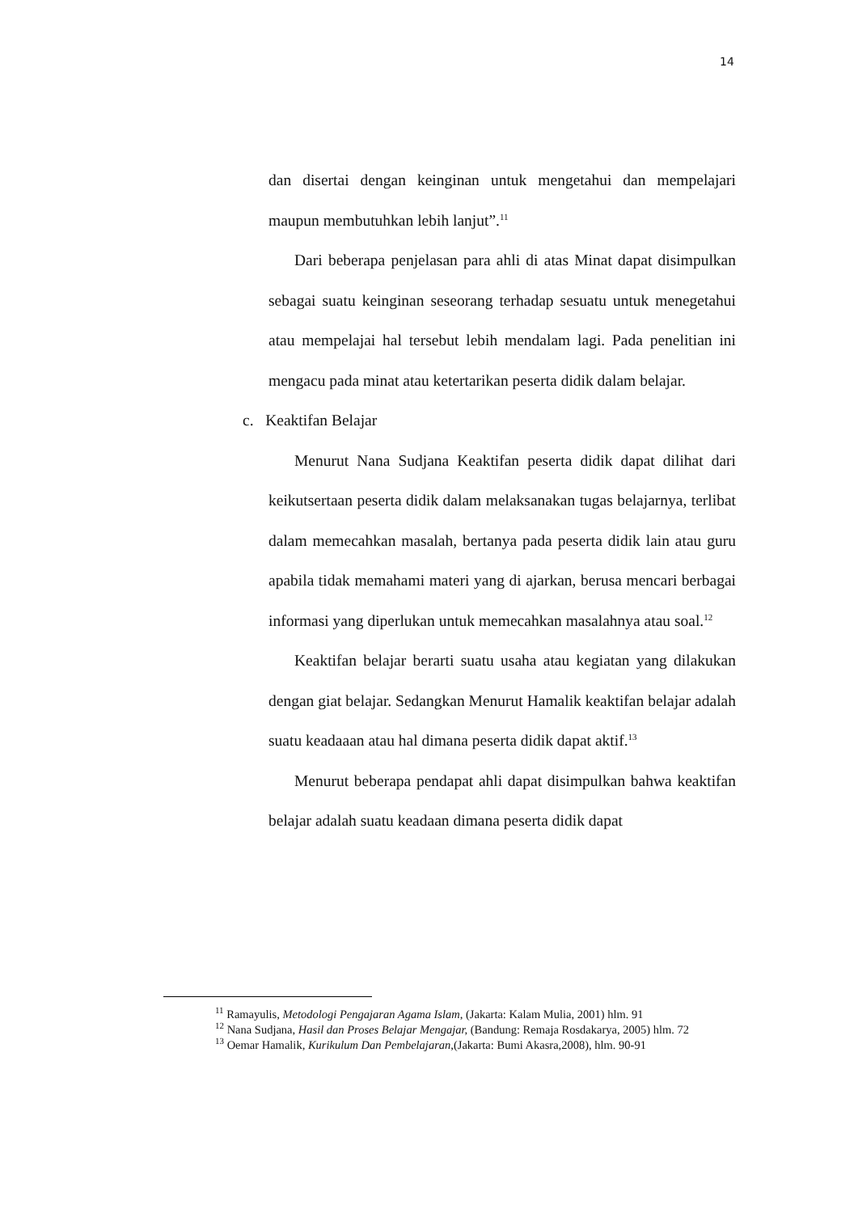14
dan disertai dengan keinginan untuk mengetahui dan mempelajari maupun membutuhkan lebih lanjut”.<sup>11</sup>
Dari beberapa penjelasan para ahli di atas Minat dapat disimpulkan sebagai suatu keinginan seseorang terhadap sesuatu untuk menegetahui atau mempelajai hal tersebut lebih mendalam lagi. Pada penelitian ini mengacu pada minat atau ketertarikan peserta didik dalam belajar.
c. Keaktifan Belajar
Menurut Nana Sudjana Keaktifan peserta didik dapat dilihat dari keikutsertaan peserta didik dalam melaksanakan tugas belajarnya, terlibat dalam memecahkan masalah, bertanya pada peserta didik lain atau guru apabila tidak memahami materi yang di ajarkan, berusa mencari berbagai informasi yang diperlukan untuk memecahkan masalahnya atau soal.<sup>12</sup>
Keaktifan belajar berarti suatu usaha atau kegiatan yang dilakukan dengan giat belajar. Sedangkan Menurut Hamalik keaktifan belajar adalah suatu keadaaan atau hal dimana peserta didik dapat aktif.<sup>13</sup>
Menurut beberapa pendapat ahli dapat disimpulkan bahwa keaktifan belajar adalah suatu keadaan dimana peserta didik dapat
<sup>11</sup> Ramayulis, Metodologi Pengajaran Agama Islam, (Jakarta: Kalam Mulia, 2001) hlm. 91
<sup>12</sup> Nana Sudjana, Hasil dan Proses Belajar Mengajar, (Bandung: Remaja Rosdakarya, 2005) hlm. 72
<sup>13</sup> Oemar Hamalik, Kurikulum Dan Pembelajaran,(Jakarta: Bumi Akasra,2008), hlm. 90-91